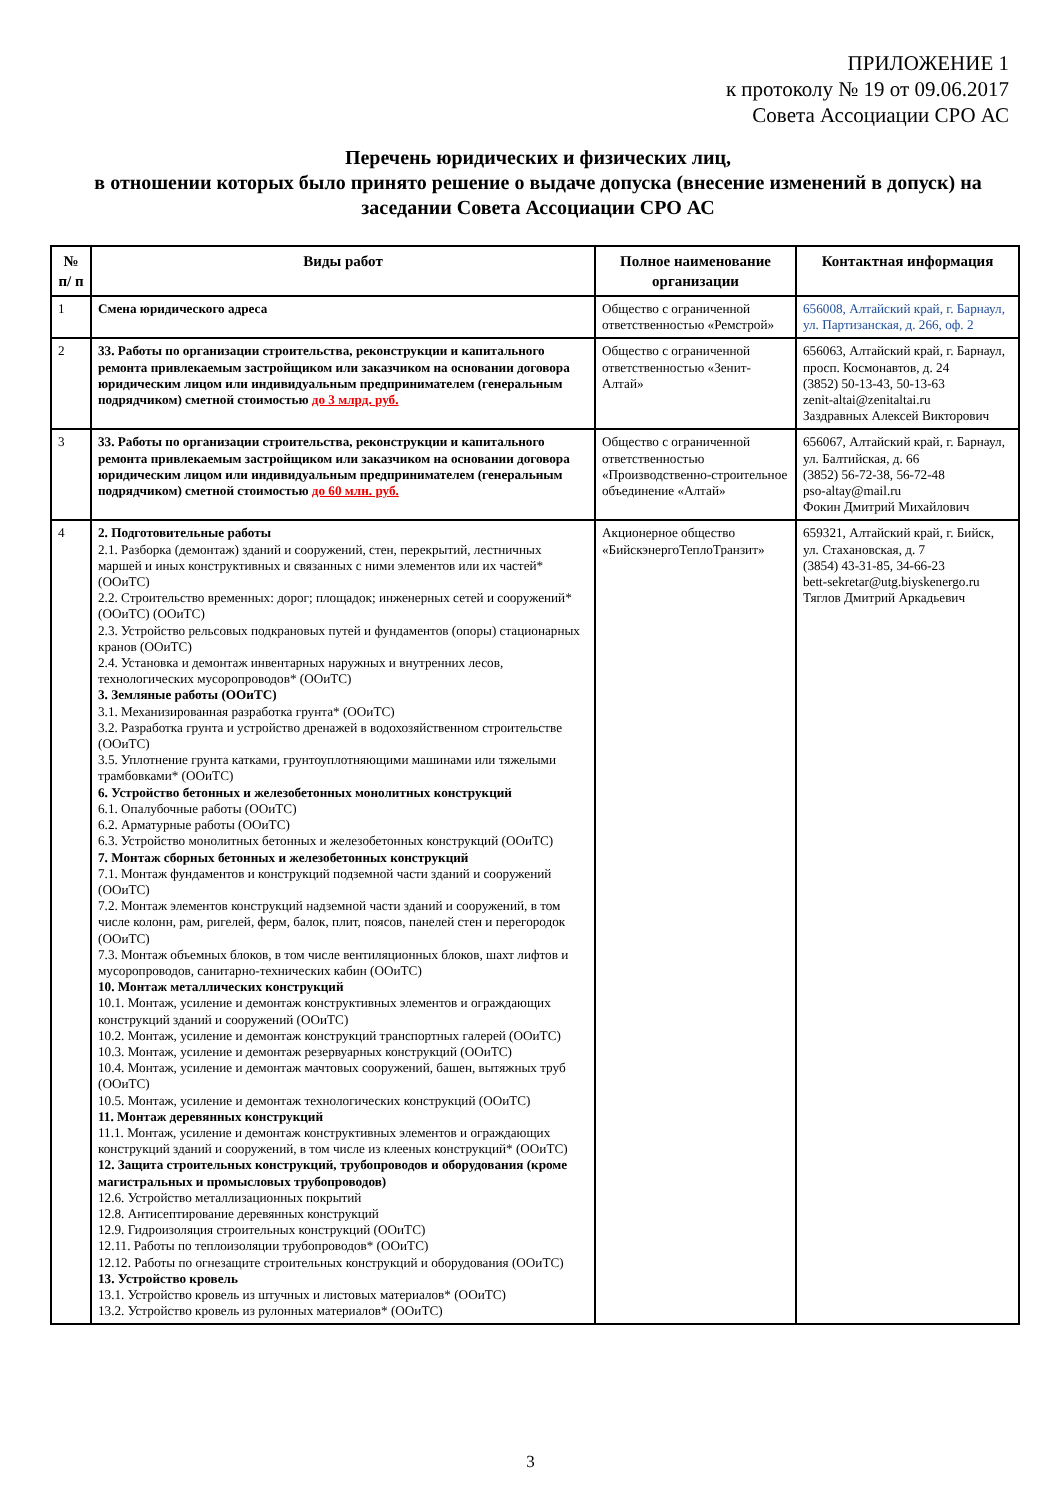ПРИЛОЖЕНИЕ 1
к протоколу № 19 от 09.06.2017
Совета Ассоциации СРО АС
Перечень юридических и физических лиц,
в отношении которых было принято решение о выдаче допуска (внесение изменений в допуск) на заседании Совета Ассоциации СРО АС
| № п/ п | Виды работ | Полное наименование организации | Контактная информация |
| --- | --- | --- | --- |
| 1 | Смена юридического адреса | Общество с ограниченной ответственностью «Ремстрой» | 656008, Алтайский край, г. Барнаул, ул. Партизанская, д. 266, оф. 2 |
| 2 | 33. Работы по организации строительства, реконструкции и капитального ремонта привлекаемым застройщиком или заказчиком на основании договора юридическим лицом или индивидуальным предпринимателем (генеральным подрядчиком) сметной стоимостью до 3 млрд. руб. | Общество с ограниченной ответственностью «Зенит-Алтай» | 656063, Алтайский край, г. Барнаул, просп. Космонавтов, д. 24 (3852) 50-13-43, 50-13-63 zenit-altai@zenitaltai.ru Заздравных Алексей Викторович |
| 3 | 33. Работы по организации строительства, реконструкции и капитального ремонта привлекаемым застройщиком или заказчиком на основании договора юридическим лицом или индивидуальным предпринимателем (генеральным подрядчиком) сметной стоимостью до 60 млн. руб. | Общество с ограниченной ответственностью «Производственно-строительное объединение «Алтай» | 656067, Алтайский край, г. Барнаул, ул. Балтийская, д. 66 (3852) 56-72-38, 56-72-48 pso-altay@mail.ru Фокин Дмитрий Михайлович |
| 4 | 2. Подготовительные работы 2.1. Разборка (демонтаж) зданий и сооружений, стен, перекрытий, лестничных маршей и иных конструктивных и связанных с ними элементов или их частей* (ООиТС) 2.2. Строительство временных: дорог; площадок; инженерных сетей и сооружений* (ООиТС) (ООиТС) 2.3. Устройство рельсовых подкрановых путей и фундаментов (опоры) стационарных кранов (ООиТС) 2.4. Установка и демонтаж инвентарных наружных и внутренних лесов, технологических мусоропроводов* (ООиТС) 3. Земляные работы (ООиТС) 3.1. Механизированная разработка грунта* (ООиТС) 3.2. Разработка грунта и устройство дренажей в водохозяйственном строительстве (ООиТС) 3.5. Уплотнение грунта катками, грунтоуплотняющими машинами или тяжелыми трамбовками* (ООиТС) 6. Устройство бетонных и железобетонных монолитных конструкций 6.1. Опалубочные работы (ООиТС) 6.2. Арматурные работы (ООиТС) 6.3. Устройство монолитных бетонных и железобетонных конструкций (ООиТС) 7. Монтаж сборных бетонных и железобетонных конструкций 7.1. Монтаж фундаментов и конструкций подземной части зданий и сооружений (ООиТС) 7.2. Монтаж элементов конструкций надземной части зданий и сооружений, в том числе колонн, рам, ригелей, ферм, балок, плит, поясов, панелей стен и перегородок (ООиТС) 7.3. Монтаж объемных блоков, в том числе вентиляционных блоков, шахт лифтов и мусоропроводов, санитарно-технических кабин (ООиТС) 10. Монтаж металлических конструкций 10.1. Монтаж, усиление и демонтаж конструктивных элементов и ограждающих конструкций зданий и сооружений (ООиТС) 10.2. Монтаж, усиление и демонтаж конструкций транспортных галерей (ООиТС) 10.3. Монтаж, усиление и демонтаж резервуарных конструкций (ООиТС) 10.4. Монтаж, усиление и демонтаж мачтовых сооружений, башен, вытяжных труб (ООиТС) 10.5. Монтаж, усиление и демонтаж технологических конструкций (ООиТС) 11. Монтаж деревянных конструкций 11.1. Монтаж, усиление и демонтаж конструктивных элементов и ограждающих конструкций зданий и сооружений, в том числе из клееных конструкций* (ООиТС) 12. Защита строительных конструкций, трубопроводов и оборудования (кроме магистральных и промысловых трубопроводов) 12.6. Устройство металлизационных покрытий 12.8. Антисептирование деревянных конструкций 12.9. Гидроизоляция строительных конструкций (ООиТС) 12.11. Работы по теплоизоляции трубопроводов* (ООиТС) 12.12. Работы по огнезащите строительных конструкций и оборудования (ООиТС) 13. Устройство кровель 13.1. Устройство кровель из штучных и листовых материалов* (ООиТС) 13.2. Устройство кровель из рулонных материалов* (ООиТС) | Акционерное общество «БийскэнергоТеплоТранзит» | 659321, Алтайский край, г. Бийск, ул. Стахановская, д. 7 (3854) 43-31-85, 34-66-23 bett-sekretar@utg.biyskenergo.ru Тяглов Дмитрий Аркадьевич |
3